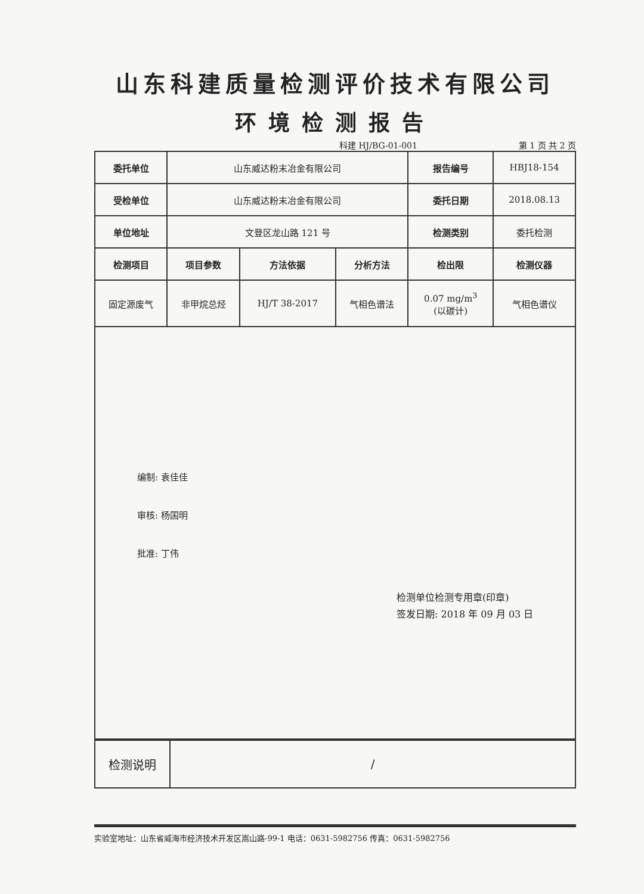山东科建质量检测评价技术有限公司
环境检测报告
科建 HJ/BG-01-001 第 1 页 共 2 页
| 委托单位 | 山东威达粉末冶金有限公司 | | | 报告编号 | HBJ18-154 |
| 受检单位 | 山东威达粉末冶金有限公司 | | | 委托日期 | 2018.08.13 |
| 单位地址 | 文登区龙山路 121 号 | | | 检测类别 | 委托检测 |
| 检测项目 | 项目参数 | 方法依据 | 分析方法 | 检出限 | 检测仪器 |
| 固定源废气 | 非甲烷总烃 | HJ/T 38-2017 | 气相色谱法 | 0.07 mg/m<sup>3</sup> (以碳计) | 气相色谱仪 |
编制: 袁佳佳
审核: 杨国明
批准: 丁伟
检测单位检测专用章(印章)
签发日期: 2018 年 09 月 03 日
| 检测说明 | / |
实验室地址：山东省威海市经济技术开发区嵩山路-99-1 电话：0631-5982756 传真：0631-5982756